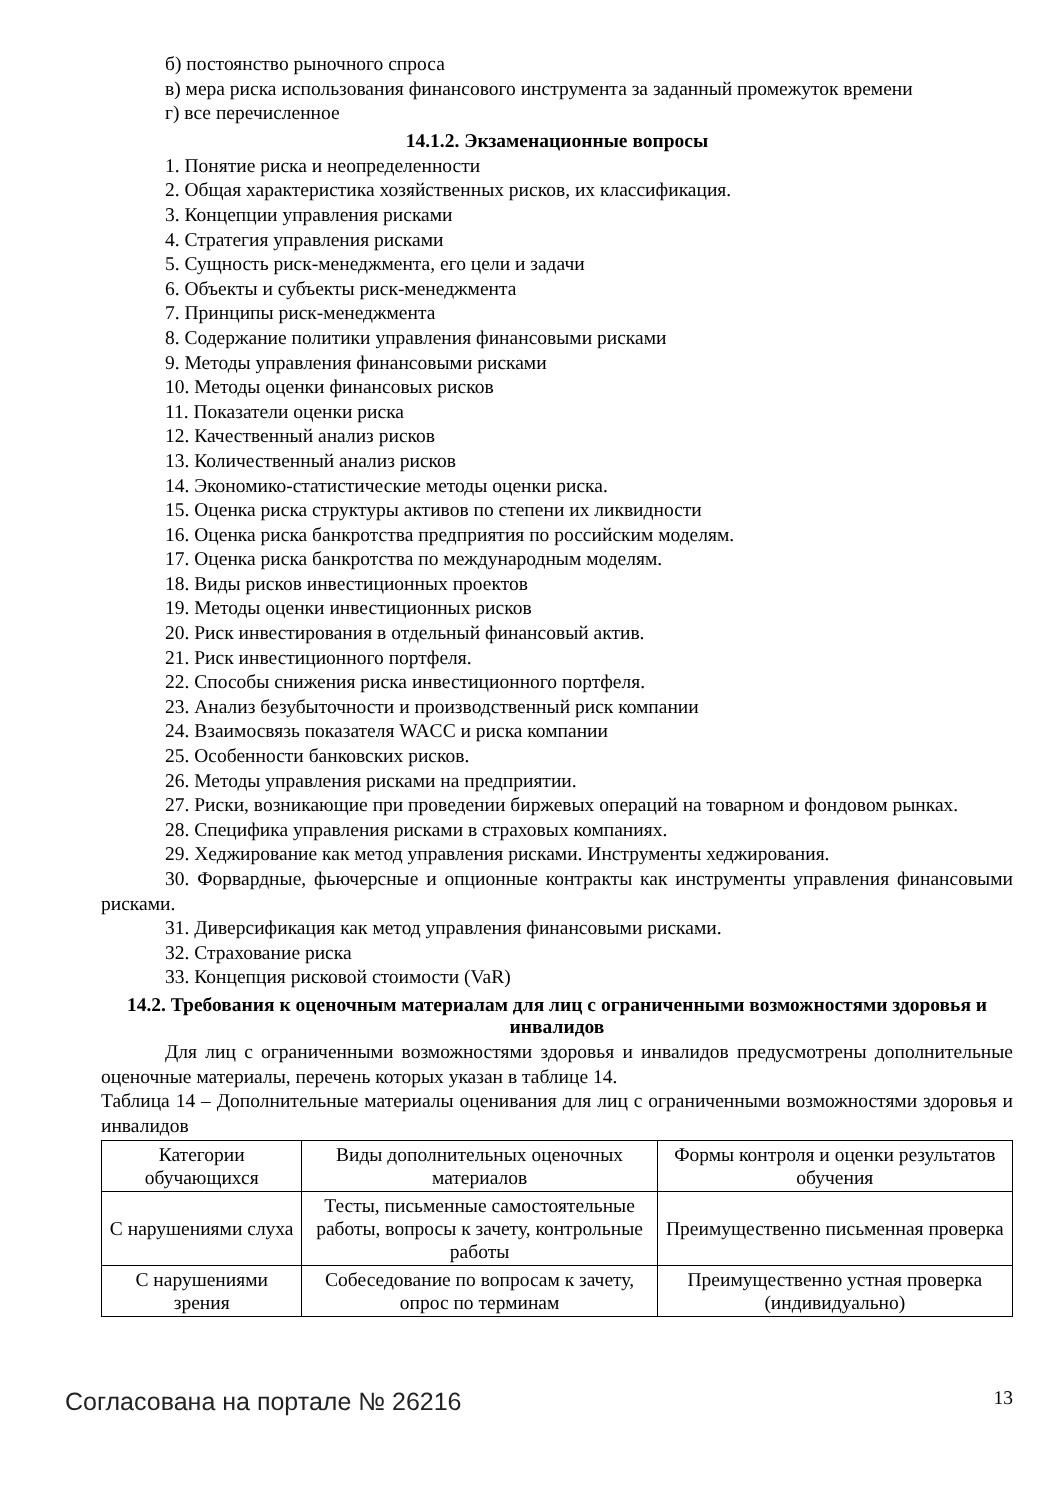б) постоянство рыночного спроса
в) мера риска использования финансового инструмента за заданный промежуток времени
г) все перечисленное
14.1.2. Экзаменационные вопросы
1. Понятие риска и неопределенности
2. Общая характеристика хозяйственных рисков, их классификация.
3. Концепции управления рисками
4. Стратегия управления рисками
5. Сущность риск-менеджмента, его цели и задачи
6. Объекты и субъекты риск-менеджмента
7. Принципы риск-менеджмента
8. Содержание политики управления финансовыми рисками
9. Методы управления финансовыми рисками
10. Методы оценки финансовых рисков
11. Показатели оценки риска
12. Качественный анализ рисков
13. Количественный анализ рисков
14. Экономико-статистические методы оценки риска.
15. Оценка риска структуры активов по степени их ликвидности
16. Оценка риска банкротства предприятия по российским моделям.
17. Оценка риска банкротства по международным моделям.
18. Виды рисков инвестиционных проектов
19. Методы оценки инвестиционных рисков
20. Риск инвестирования в отдельный финансовый актив.
21. Риск инвестиционного портфеля.
22. Способы снижения риска инвестиционного портфеля.
23. Анализ безубыточности и производственный риск компании
24. Взаимосвязь показателя WACC и риска компании
25. Особенности банковских рисков.
26. Методы управления рисками на предприятии.
27. Риски, возникающие при проведении биржевых операций на товарном и фондовом рынках.
28. Специфика управления рисками в страховых компаниях.
29. Хеджирование как метод управления рисками. Инструменты хеджирования.
30. Форвардные, фьючерсные и опционные контракты как инструменты управления финансовыми рисками.
31. Диверсификация как метод управления финансовыми рисками.
32. Страхование риска
33. Концепция рисковой стоимости (VaR)
14.2. Требования к оценочным материалам для лиц с ограниченными возможностями здоровья и инвалидов
Для лиц с ограниченными возможностями здоровья и инвалидов предусмотрены дополнительные оценочные материалы, перечень которых указан в таблице 14.
Таблица 14 – Дополнительные материалы оценивания для лиц с ограниченными возможностями здоровья и инвалидов
| Категории обучающихся | Виды дополнительных оценочных материалов | Формы контроля и оценки результатов обучения |
| С нарушениями слуха | Тесты, письменные самостоятельные работы, вопросы к зачету, контрольные работы | Преимущественно письменная проверка |
| С нарушениями зрения | Собеседование по вопросам к зачету, опрос по терминам | Преимущественно устная проверка (индивидуально) |
Согласована на портале № 26216 13